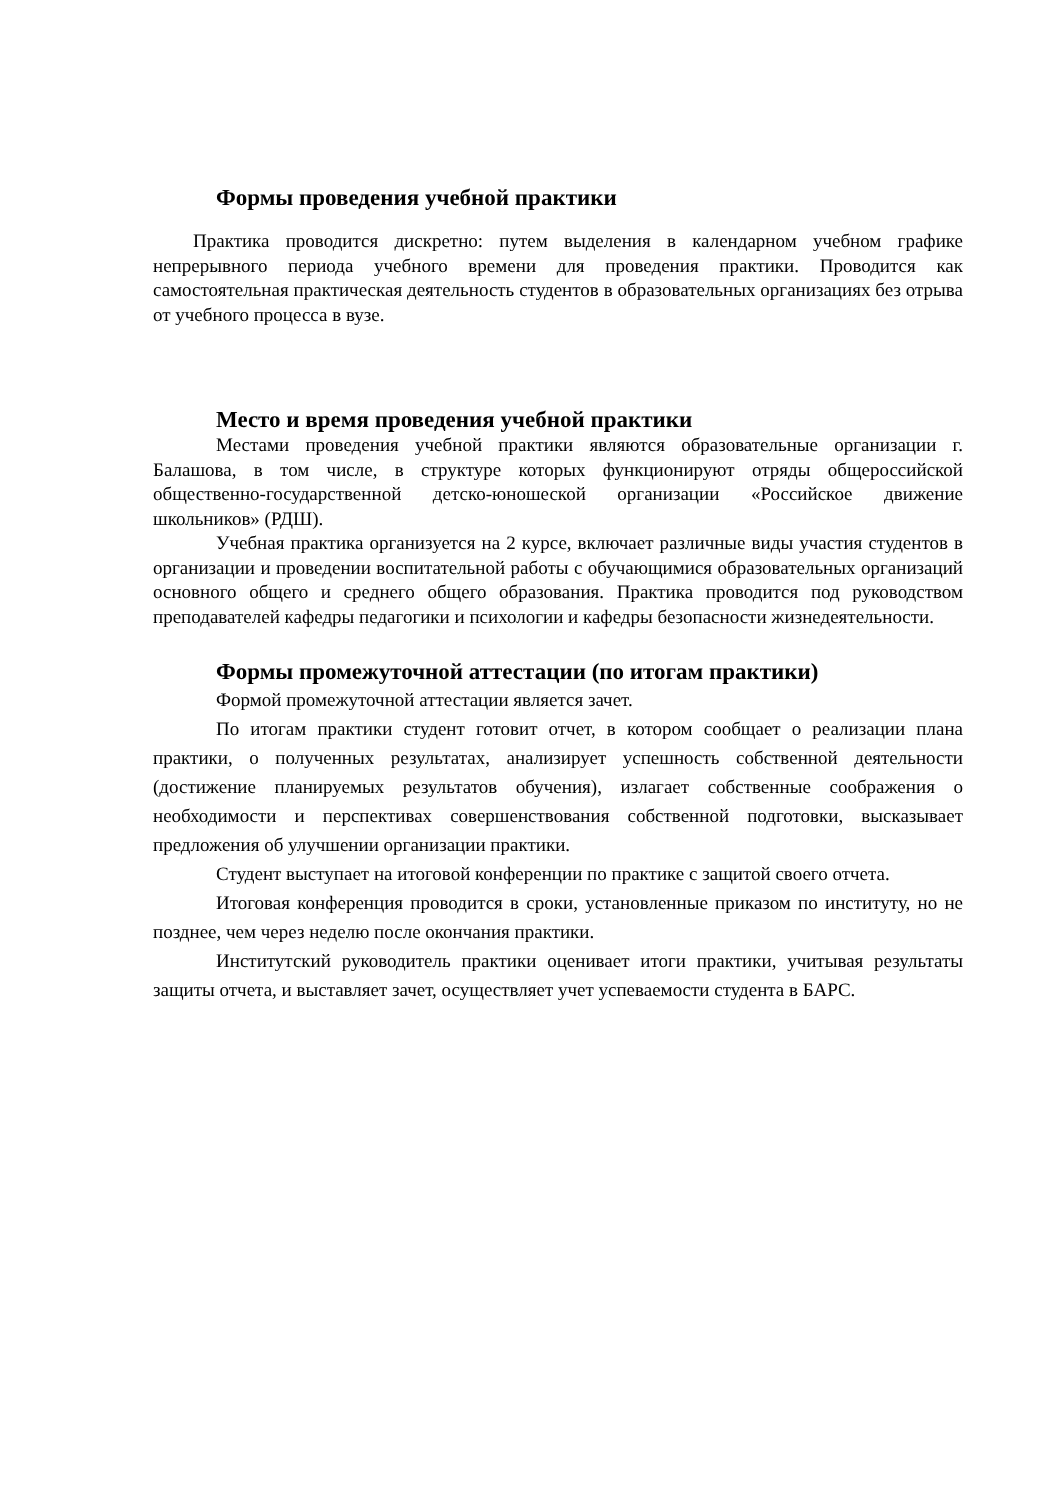Формы проведения учебной практики
Практика проводится дискретно: путем выделения в календарном учебном графике непрерывного периода учебного времени для проведения практики. Проводится как самостоятельная практическая деятельность студентов в образовательных организациях без отрыва от учебного процесса в вузе.
Место и время проведения учебной практики
Местами проведения учебной практики являются образовательные организации г. Балашова, в том числе, в структуре которых функционируют отряды общероссийской общественно-государственной детско-юношеской организации «Российское движение школьников» (РДШ).
Учебная практика организуется на 2 курсе, включает различные виды участия студентов в организации и проведении воспитательной работы с обучающимися образовательных организаций основного общего и среднего общего образования. Практика проводится под руководством преподавателей кафедры педагогики и психологии и кафедры безопасности жизнедеятельности.
Формы промежуточной аттестации (по итогам практики)
Формой промежуточной аттестации является зачет.
По итогам практики студент готовит отчет, в котором сообщает о реализации плана практики, о полученных результатах, анализирует успешность собственной деятельности (достижение планируемых результатов обучения), излагает собственные соображения о необходимости и перспективах совершенствования собственной подготовки, высказывает предложения об улучшении организации практики.
Студент выступает на итоговой конференции по практике с защитой своего отчета.
Итоговая конференция проводится в сроки, установленные приказом по институту, но не позднее, чем через неделю после окончания практики.
Институтский руководитель практики оценивает итоги практики, учитывая результаты защиты отчета, и выставляет зачет, осуществляет учет успеваемости студента в БАРС.